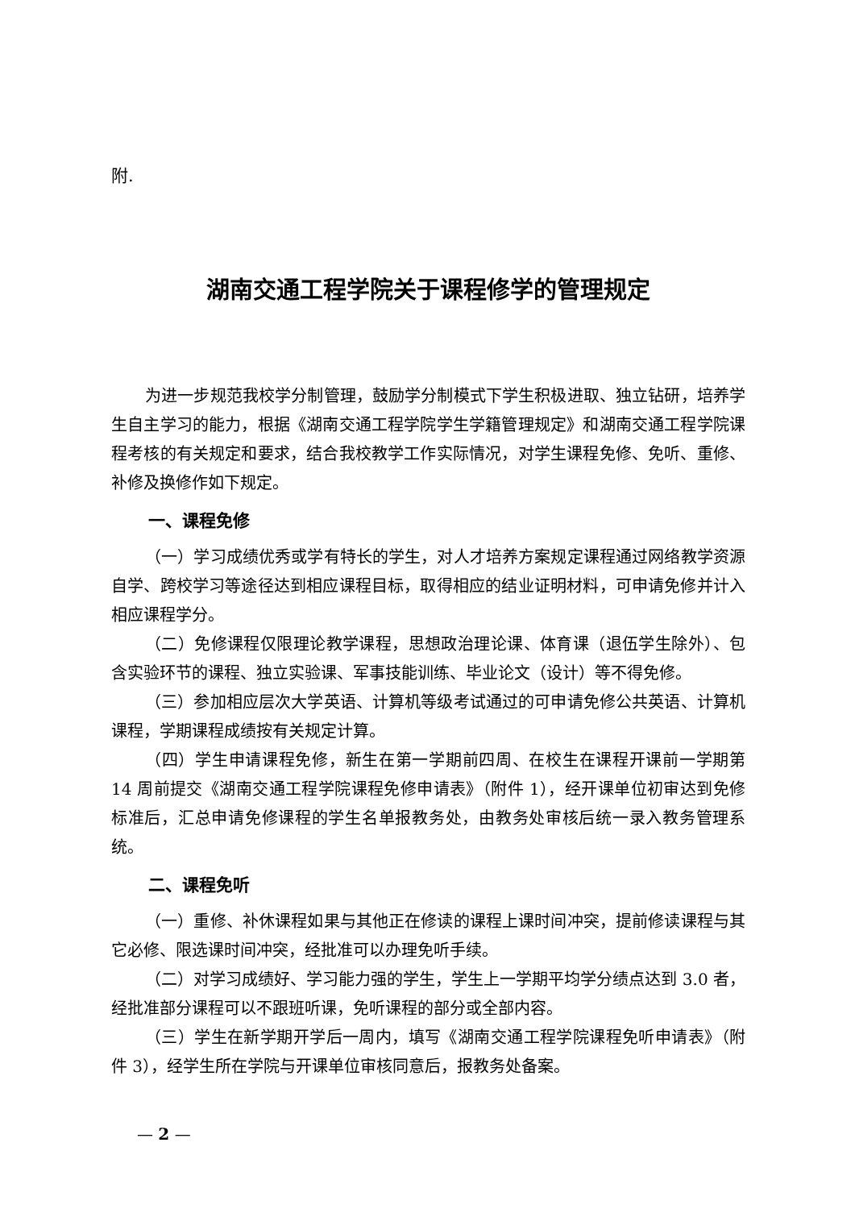附.
湖南交通工程学院关于课程修学的管理规定
为进一步规范我校学分制管理，鼓励学分制模式下学生积极进取、独立钻研，培养学生自主学习的能力，根据《湖南交通工程学院学生学籍管理规定》和湖南交通工程学院课程考核的有关规定和要求，结合我校教学工作实际情况，对学生课程免修、免听、重修、补修及换修作如下规定。
一、课程免修
（一）学习成绩优秀或学有特长的学生，对人才培养方案规定课程通过网络教学资源自学、跨校学习等途径达到相应课程目标，取得相应的结业证明材料，可申请免修并计入相应课程学分。
（二）免修课程仅限理论教学课程，思想政治理论课、体育课（退伍学生除外）、包含实验环节的课程、独立实验课、军事技能训练、毕业论文（设计）等不得免修。
（三）参加相应层次大学英语、计算机等级考试通过的可申请免修公共英语、计算机课程，学期课程成绩按有关规定计算。
（四）学生申请课程免修，新生在第一学期前四周、在校生在课程开课前一学期第 14 周前提交《湖南交通工程学院课程免修申请表》（附件 1），经开课单位初审达到免修标准后，汇总申请免修课程的学生名单报教务处，由教务处审核后统一录入教务管理系统。
二、课程免听
（一）重修、补休课程如果与其他正在修读的课程上课时间冲突，提前修读课程与其它必修、限选课时间冲突，经批准可以办理免听手续。
（二）对学习成绩好、学习能力强的学生，学生上一学期平均学分绩点达到 3.0 者，经批准部分课程可以不跟班听课，免听课程的部分或全部内容。
（三）学生在新学期开学后一周内，填写《湖南交通工程学院课程免听申请表》（附件 3），经学生所在学院与开课单位审核同意后，报教务处备案。
— 2 —